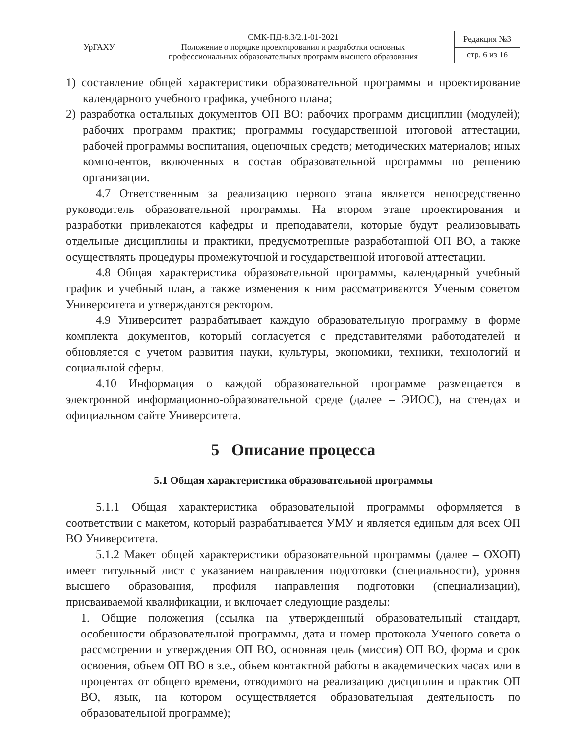| УрГАХУ | СМК-ПД-8.3/2.1-01-2021 Положение о порядке проектирования и разработки основных профессиональных образовательных программ высшего образования | Редакция №3 |
| | | стр. 6 из 16 |
1) составление общей характеристики образовательной программы и проектирование календарного учебного графика, учебного плана;
2) разработка остальных документов ОП ВО: рабочих программ дисциплин (модулей); рабочих программ практик; программы государственной итоговой аттестации, рабочей программы воспитания, оценочных средств; методических материалов; иных компонентов, включенных в состав образовательной программы по решению организации.
4.7 Ответственным за реализацию первого этапа является непосредственно руководитель образовательной программы. На втором этапе проектирования и разработки привлекаются кафедры и преподаватели, которые будут реализовывать отдельные дисциплины и практики, предусмотренные разработанной ОП ВО, а также осуществлять процедуры промежуточной и государственной итоговой аттестации.
4.8 Общая характеристика образовательной программы, календарный учебный график и учебный план, а также изменения к ним рассматриваются Ученым советом Университета и утверждаются ректором.
4.9 Университет разрабатывает каждую образовательную программу в форме комплекта документов, который согласуется с представителями работодателей и обновляется с учетом развития науки, культуры, экономики, техники, технологий и социальной сферы.
4.10 Информация о каждой образовательной программе размещается в электронной информационно-образовательной среде (далее – ЭИОС), на стендах и официальном сайте Университета.
5 Описание процесса
5.1 Общая характеристика образовательной программы
5.1.1 Общая характеристика образовательной программы оформляется в соответствии с макетом, который разрабатывается УМУ и является единым для всех ОП ВО Университета.
5.1.2 Макет общей характеристики образовательной программы (далее – ОХОП) имеет титульный лист с указанием направления подготовки (специальности), уровня высшего образования, профиля направления подготовки (специализации), присваиваемой квалификации, и включает следующие разделы:
1. Общие положения (ссылка на утвержденный образовательный стандарт, особенности образовательной программы, дата и номер протокола Ученого совета о рассмотрении и утверждения ОП ВО, основная цель (миссия) ОП ВО, форма и срок освоения, объем ОП ВО в з.е., объем контактной работы в академических часах или в процентах от общего времени, отводимого на реализацию дисциплин и практик ОП ВО, язык, на котором осуществляется образовательная деятельность по образовательной программе);